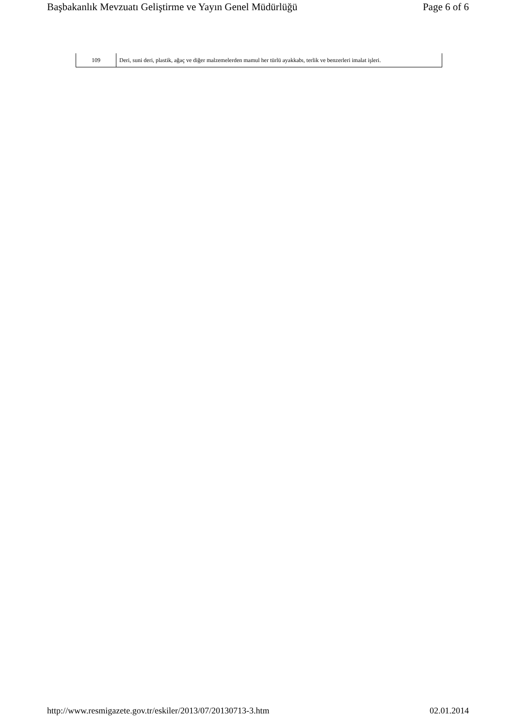Başbakanlık Mevzuatı Geliştirme ve Yayın Genel Müdürlüğü Page 6 of 6
| 109 | Deri, suni deri, plastik, ağaç ve diğer malzemelerden mamul her türlü ayakkabı, terlik ve benzerleri imalat işleri. |
http://www.resmigazete.gov.tr/eskiler/2013/07/20130713-3.htm 02.01.2014